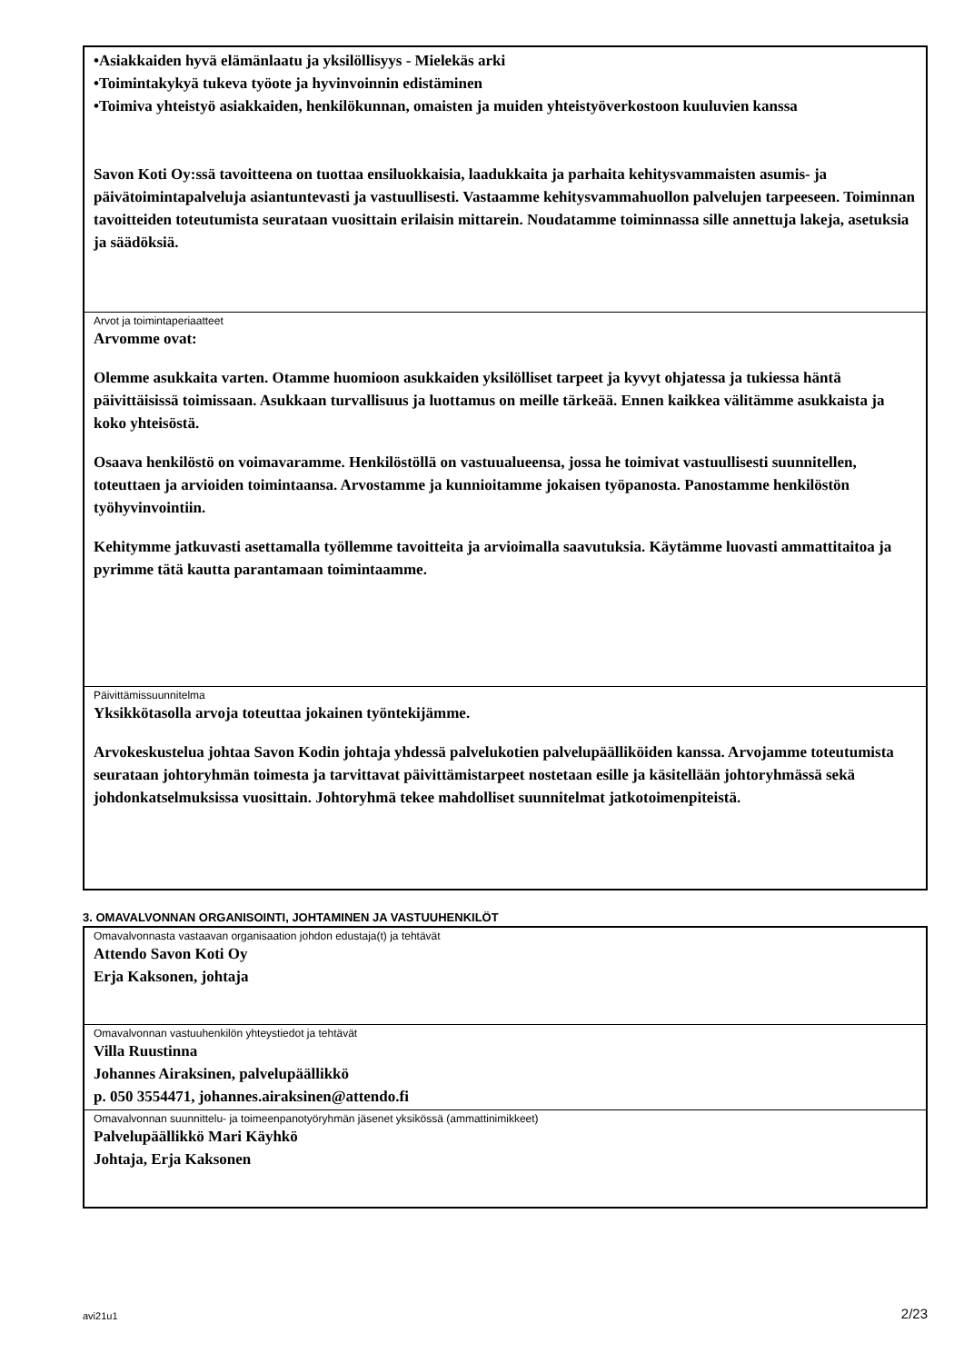•Asiakkaiden hyvä elämänlaatu ja yksilöllisyys - Mielekäs arki
•Toimintakykyä tukeva työote ja hyvinvoinnin edistäminen
•Toimiva yhteistyö asiakkaiden, henkilökunnan, omaisten ja muiden yhteistyöverkostoon kuuluvien kanssa
Savon Koti Oy:ssä tavoitteena on tuottaa ensiluokkaisia, laadukkaita ja parhaita kehitysvammaisten asumis- ja päivätoimintapalveluja asiantuntevasti ja vastuullisesti. Vastaamme kehitysvammahuollon palvelujen tarpeeseen. Toiminnan tavoitteiden toteutumista seurataan vuosittain erilaisin mittarein. Noudatamme toiminnassa sille annettuja lakeja, asetuksia ja säädöksiä.
Arvot ja toimintaperiaatteet
Arvomme ovat:
Olemme asukkaita varten. Otamme huomioon asukkaiden yksilölliset tarpeet ja kyvyt ohjatessa ja tukiessa häntä päivittäisissä toimissaan. Asukkaan turvallisuus ja luottamus on meille tärkeää. Ennen kaikkea välitämme asukkaista ja koko yhteisöstä.
Osaava henkilöstö on voimavaramme. Henkilöstöllä on vastuualueensa, jossa he toimivat vastuullisesti suunnitellen, toteuttaen ja arvioiden toimintaansa. Arvostamme ja kunnioitamme jokaisen työpanosta. Panostamme henkilöstön työhyvinvointiin.
Kehitymme jatkuvasti asettamalla työllemme tavoitteita ja arvioimalla saavutuksia. Käytämme luovasti ammattitaitoa ja pyrimme tätä kautta parantamaan toimintaamme.
Päivittämissuunnitelma
Yksikkötasolla arvoja toteuttaa jokainen työntekijämme.
Arvokeskustelua johtaa Savon Kodin johtaja yhdessä palvelukotien palvelupäälliköiden kanssa. Arvojamme toteutumista seurataan johtoryhmän toimesta ja tarvittavat päivittämistarpeet nostetaan esille ja käsitellään johtoryhmässä sekä johdonkatselmuksissa vuosittain. Johtoryhmä tekee mahdolliset suunnitelmat jatkotoimenpiteistä.
3. OMAVALVONNAN ORGANISOINTI, JOHTAMINEN JA VASTUUHENKILÖT
Omavalvonnasta vastaavan organisaation johdon edustaja(t) ja tehtävät
Attendo Savon Koti Oy
Erja Kaksonen, johtaja
Omavalvonnan vastuuhenkilön yhteystiedot ja tehtävät
Villa Ruustinna
Johannes Airaksinen, palvelupäällikkö
p. 050 3554471, johannes.airaksinen@attendo.fi
Omavalvonnan suunnittelu- ja toimeenpanotyöryhmän jäsenet yksikössä (ammattinimikkeet)
Palvelupäällikkö Mari Käyhkö
Johtaja, Erja Kaksonen
avi21u1 2/23